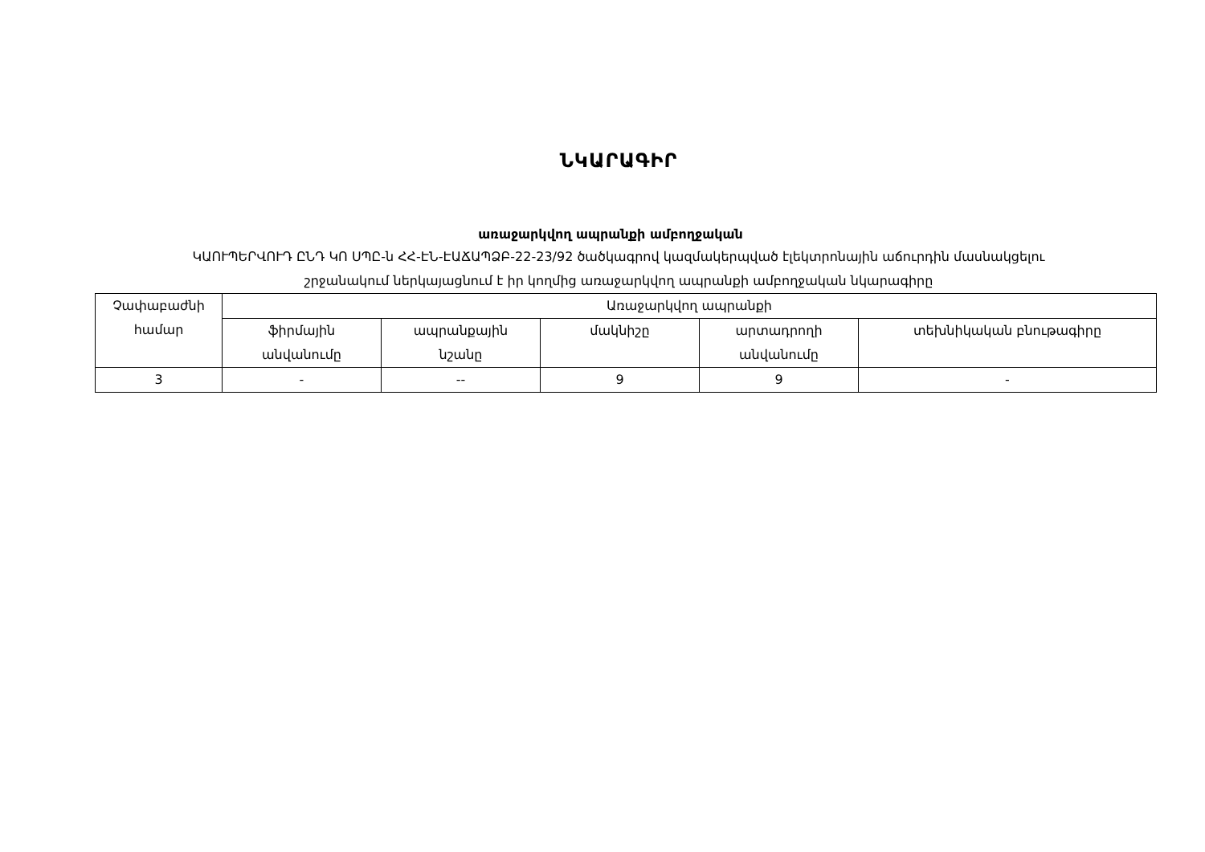ՆԿԱՐԱԳԻՐ
առաջարկվող ապրանքի ամբողջական
ԿԱՈՒՊԵՐՎՈՒԴ ԸՆԴ ԿՈ ՍՊԸ-ն ՀՀ-ԷՆ-ԷԱՃԱՊՁԲ-22-23/92 ծածկագրով կազմակերպված էլեկտրոնային աճուրդին մասնակցելու
շրջանակում ներկայացնում է իր կողմից առաջարկվող ապրանքի ամբողջական նկարագիրը
| Չափաբաժնի համար | Առաջարկվող ապրանքի | | | | |
| --- | --- | --- | --- | --- | --- |
| | ֆիրմային անվանումը | ապրանքային նշանը | մակնիշը | արտադրողի անվանումը | տեխնիկական բնութագիրը |
| 3 | - | -- | 9 | 9 | - |